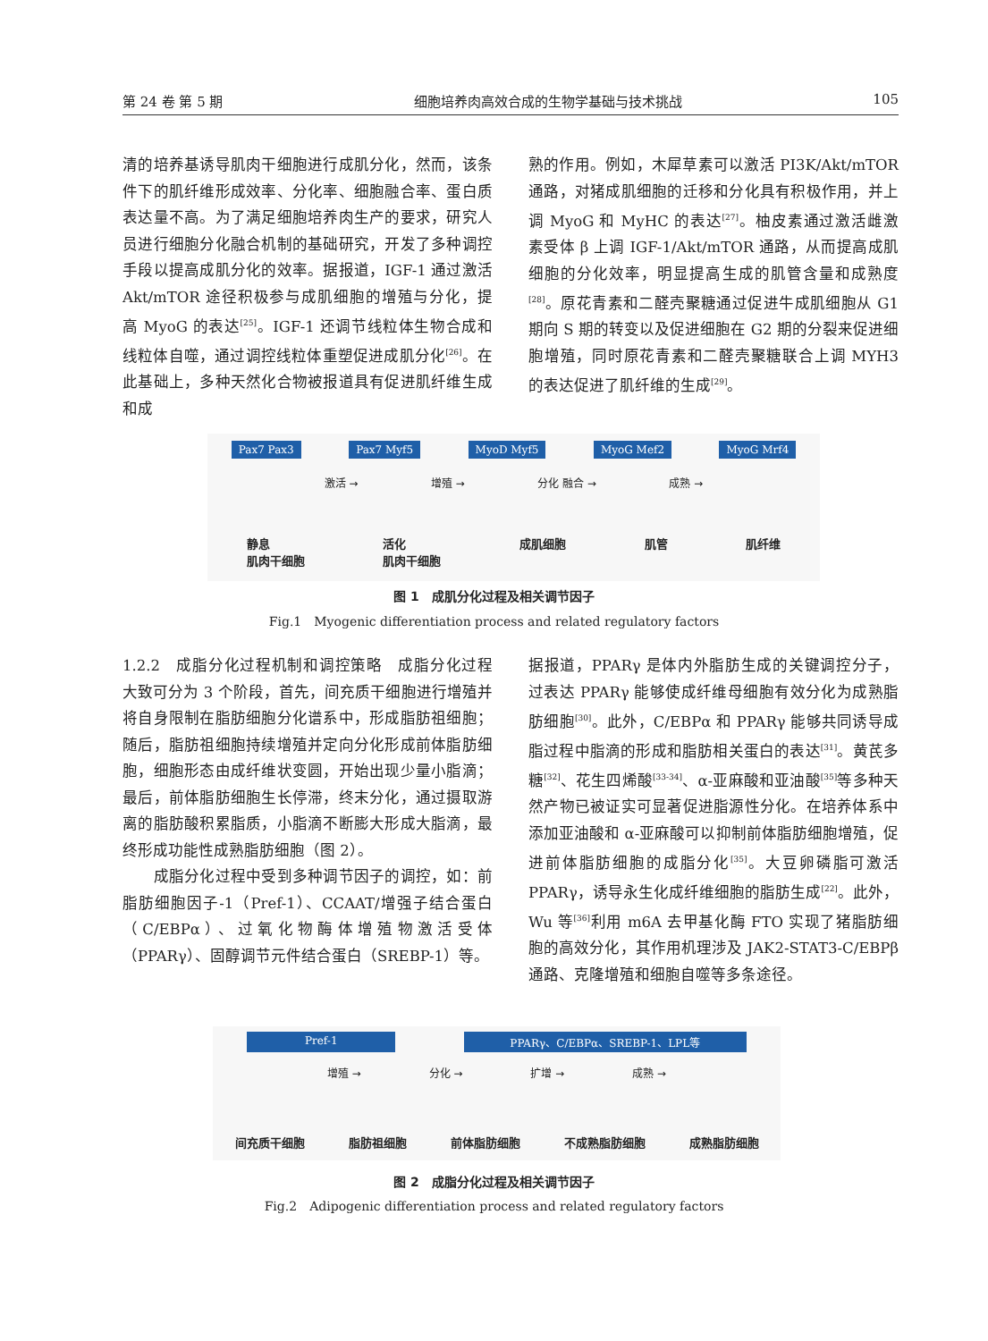第 24 卷 第 5 期 细胞培养肉高效合成的生物学基础与技术挑战 105
清的培养基诱导肌肉干细胞进行成肌分化，然而，该条件下的肌纤维形成效率、分化率、细胞融合率、蛋白质表达量不高。为了满足细胞培养肉生产的要求，研究人员进行细胞分化融合机制的基础研究，开发了多种调控手段以提高成肌分化的效率。据报道，IGF-1 通过激活 Akt/mTOR 途径积极参与成肌细胞的增殖与分化，提高 MyoG 的表达<sup>[25]</sup>。IGF-1 还调节线粒体生物合成和线粒体自噬，通过调控线粒体重塑促进成肌分化<sup>[26]</sup>。在此基础上，多种天然化合物被报道具有促进肌纤维生成和成
熟的作用。例如，木犀草素可以激活 PI3K/Akt/mTOR 通路，对猪成肌细胞的迁移和分化具有积极作用，并上调 MyoG 和 MyHC 的表达<sup>[27]</sup>。柚皮素通过激活雌激素受体 β 上调 IGF-1/Akt/mTOR 通路，从而提高成肌细胞的分化效率，明显提高生成的肌管含量和成熟度<sup>[28]</sup>。原花青素和二醛壳聚糖通过促进牛成肌细胞从 G1 期向 S 期的转变以及促进细胞在 G2 期的分裂来促进细胞增殖，同时原花青素和二醛壳聚糖联合上调 MYH3 的表达促进了肌纤维的生成<sup>[29]</sup>。
Pax7 Pax3 Pax7 Myf5 MyoD Myf5 MyoG Mef2 MyoG Mrf4
激活 → 增殖 → 分化 融合 → 成熟 →
静息
肌肉干细胞 活化
肌肉干细胞 成肌细胞 肌管 肌纤维
图 1　成肌分化过程及相关调节因子
Fig.1　Myogenic differentiation process and related regulatory factors
1.2.2　成脂分化过程机制和调控策略　成脂分化过程大致可分为 3 个阶段，首先，间充质干细胞进行增殖并将自身限制在脂肪细胞分化谱系中，形成脂肪祖细胞；随后，脂肪祖细胞持续增殖并定向分化形成前体脂肪细胞，细胞形态由成纤维状变圆，开始出现少量小脂滴；最后，前体脂肪细胞生长停滞，终末分化，通过摄取游离的脂肪酸积累脂质，小脂滴不断膨大形成大脂滴，最终形成功能性成熟脂肪细胞（图 2）。
　　成脂分化过程中受到多种调节因子的调控，如：前脂肪细胞因子-1（Pref-1）、CCAAT/增强子结合蛋白（C/EBPα）、过氧化物酶体增殖物激活受体（PPARγ）、固醇调节元件结合蛋白（SREBP-1）等。
据报道，PPARγ 是体内外脂肪生成的关键调控分子，过表达 PPARγ 能够使成纤维母细胞有效分化为成熟脂肪细胞<sup>[30]</sup>。此外，C/EBPα 和 PPARγ 能够共同诱导成脂过程中脂滴的形成和脂肪相关蛋白的表达<sup>[31]</sup>。黄芪多糖<sup>[32]</sup>、花生四烯酸<sup>[33-34]</sup>、α-亚麻酸和亚油酸<sup>[35]</sup>等多种天然产物已被证实可显著促进脂源性分化。在培养体系中添加亚油酸和 α-亚麻酸可以抑制前体脂肪细胞增殖，促进前体脂肪细胞的成脂分化<sup>[35]</sup>。大豆卵磷脂可激活 PPARγ，诱导永生化成纤维细胞的脂肪生成<sup>[22]</sup>。此外，Wu 等<sup>[36]</sup>利用 m6A 去甲基化酶 FTO 实现了猪脂肪细胞的高效分化，其作用机理涉及 JAK2-STAT3-C/EBPβ 通路、克隆增殖和细胞自噬等多条途径。
Pref-1 PPARγ、C/EBPα、SREBP-1、LPL等
增殖 → 分化 → 扩增 → 成熟 →
间充质干细胞 脂肪祖细胞 前体脂肪细胞 不成熟脂肪细胞 成熟脂肪细胞
图 2　成脂分化过程及相关调节因子
Fig.2　Adipogenic differentiation process and related regulatory factors